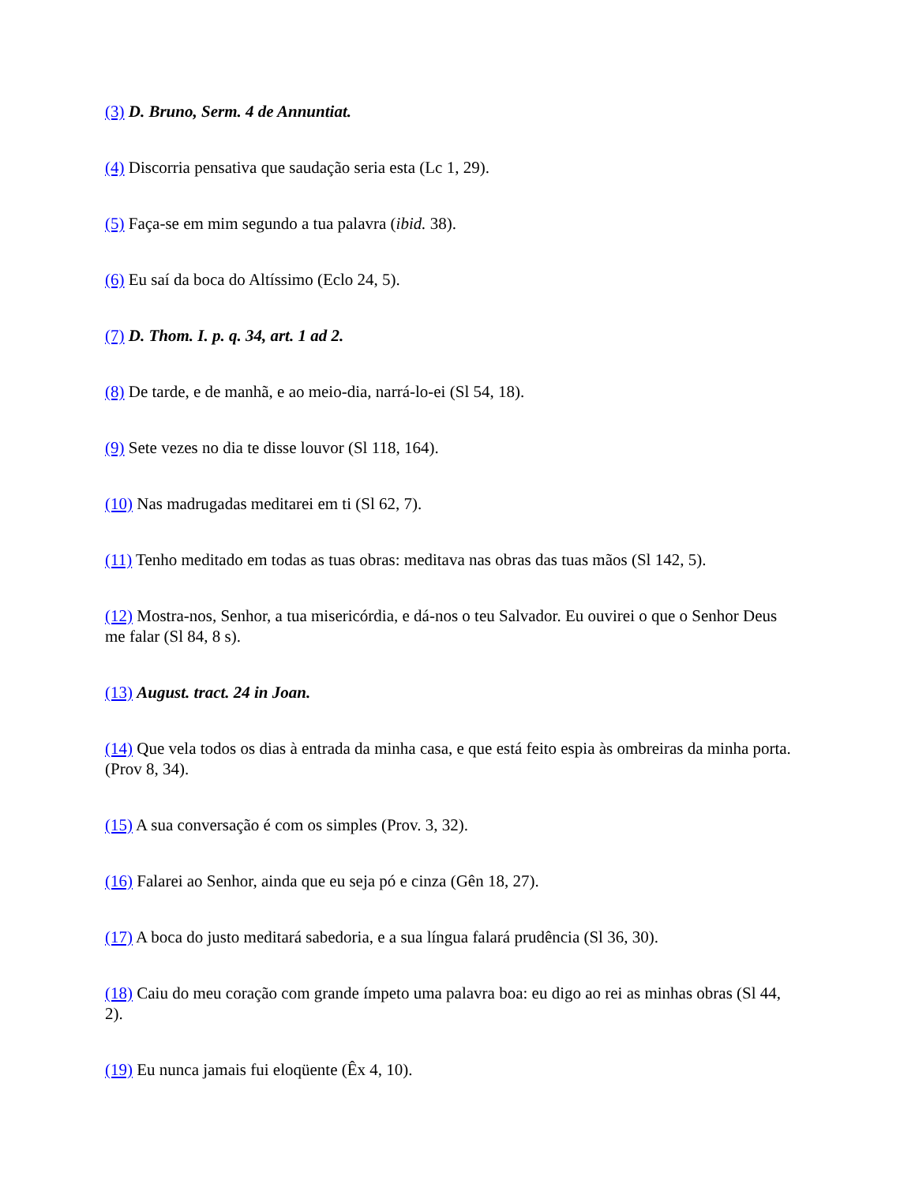(3) D. Bruno, Serm. 4 de Annuntiat.
(4) Discorria pensativa que saudação seria esta (Lc 1, 29).
(5) Faça-se em mim segundo a tua palavra (ibid. 38).
(6) Eu saí da boca do Altíssimo (Eclo 24, 5).
(7) D. Thom. I. p. q. 34, art. 1 ad 2.
(8) De tarde, e de manhã, e ao meio-dia, narrá-lo-ei (Sl 54, 18).
(9) Sete vezes no dia te disse louvor (Sl 118, 164).
(10) Nas madrugadas meditarei em ti (Sl 62, 7).
(11) Tenho meditado em todas as tuas obras: meditava nas obras das tuas mãos (Sl 142, 5).
(12) Mostra-nos, Senhor, a tua misericórdia, e dá-nos o teu Salvador. Eu ouvirei o que o Senhor Deus me falar (Sl 84, 8 s).
(13) August. tract. 24 in Joan.
(14) Que vela todos os dias à entrada da minha casa, e que está feito espia às ombreiras da minha porta. (Prov 8, 34).
(15) A sua conversação é com os simples (Prov. 3, 32).
(16) Falarei ao Senhor, ainda que eu seja pó e cinza (Gên 18, 27).
(17) A boca do justo meditará sabedoria, e a sua língua falará prudência (Sl 36, 30).
(18) Caiu do meu coração com grande ímpeto uma palavra boa: eu digo ao rei as minhas obras (Sl 44, 2).
(19) Eu nunca jamais fui eloqüente (Êx 4, 10).